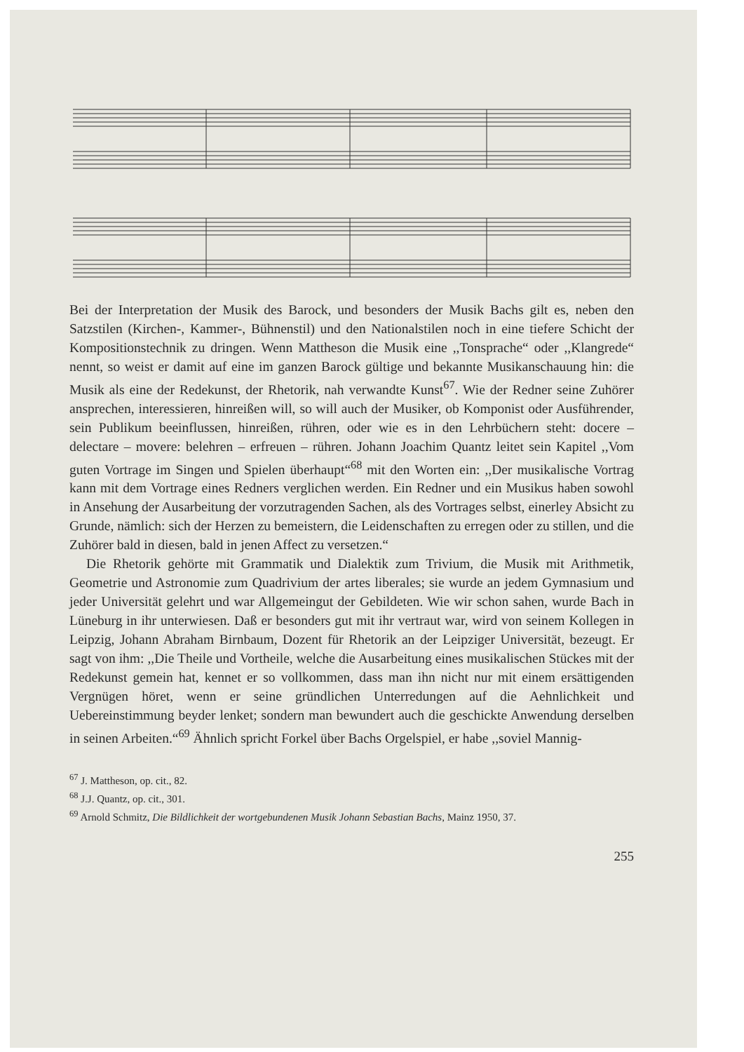Bei der Interpretation der Musik des Barock, und besonders der Musik Bachs gilt es, neben den Satzstilen (Kirchen-, Kammer-, Bühnenstil) und den Nationalstilen noch in eine tiefere Schicht der Kompositionstechnik zu dringen. Wenn Mattheson die Musik eine ,,Tonsprache“ oder ,,Klangrede“ nennt, so weist er damit auf eine im ganzen Barock gültige und bekannte Musikanschauung hin: die Musik als eine der Redekunst, der Rhetorik, nah verwandte Kunst<sup>67</sup>. Wie der Redner seine Zuhörer ansprechen, interessieren, hinreißen will, so will auch der Musiker, ob Komponist oder Ausführender, sein Publikum beeinflussen, hinreißen, rühren, oder wie es in den Lehrbüchern steht: docere – delectare – movere: belehren – erfreuen – rühren. Johann Joachim Quantz leitet sein Kapitel ,,Vom guten Vortrage im Singen und Spielen überhaupt“<sup>68</sup> mit den Worten ein: ,,Der musikalische Vortrag kann mit dem Vortrage eines Redners verglichen werden. Ein Redner und ein Musikus haben sowohl in Ansehung der Ausarbeitung der vorzutragenden Sachen, als des Vortrages selbst, einerley Absicht zu Grunde, nämlich: sich der Herzen zu bemeistern, die Leidenschaften zu erregen oder zu stillen, und die Zuhörer bald in diesen, bald in jenen Affect zu versetzen.“
Die Rhetorik gehörte mit Grammatik und Dialektik zum Trivium, die Musik mit Arithmetik, Geometrie und Astronomie zum Quadrivium der artes liberales; sie wurde an jedem Gymnasium und jeder Universität gelehrt und war Allgemeingut der Gebildeten. Wie wir schon sahen, wurde Bach in Lüneburg in ihr unterwiesen. Daß er besonders gut mit ihr vertraut war, wird von seinem Kollegen in Leipzig, Johann Abraham Birnbaum, Dozent für Rhetorik an der Leipziger Universität, bezeugt. Er sagt von ihm: ,,Die Theile und Vortheile, welche die Ausarbeitung eines musikalischen Stückes mit der Redekunst gemein hat, kennet er so vollkommen, dass man ihn nicht nur mit einem ersättigenden Vergnügen höret, wenn er seine gründlichen Unterredungen auf die Aehnlichkeit und Uebereinstimmung beyder lenket; sondern man bewundert auch die geschickte Anwendung derselben in seinen Arbeiten.“<sup>69</sup> Ähnlich spricht Forkel über Bachs Orgelspiel, er habe ,,soviel Mannig-
<sup>67</sup> J. Mattheson, op. cit., 82.
<sup>68</sup> J.J. Quantz, op. cit., 301.
<sup>69</sup> Arnold Schmitz, Die Bildlichkeit der wortgebundenen Musik Johann Sebastian Bachs, Mainz 1950, 37.
255